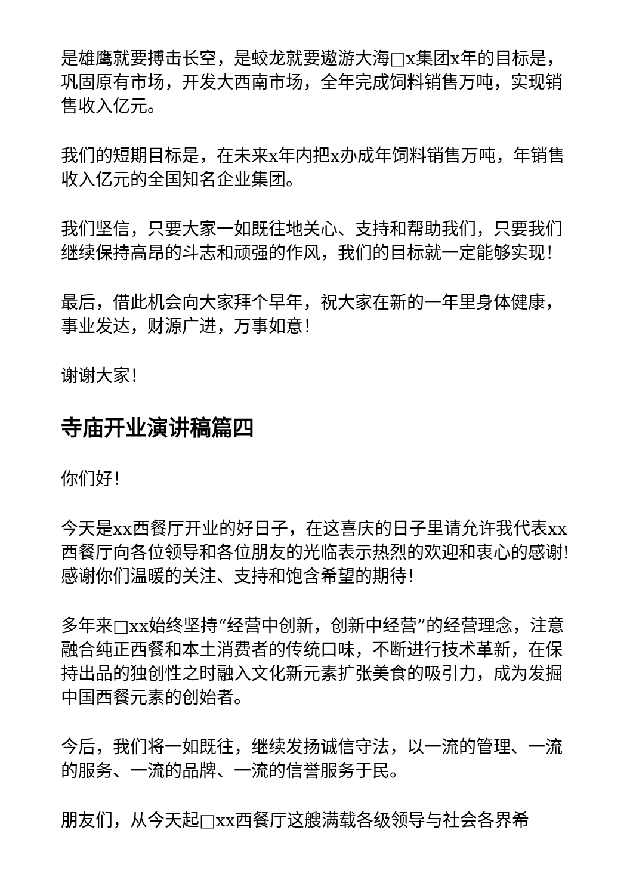是雄鹰就要搏击长空，是蛟龙就要遨游大海□x集团x年的目标是，巩固原有市场，开发大西南市场，全年完成饲料销售万吨，实现销售收入亿元。
我们的短期目标是，在未来x年内把x办成年饲料销售万吨，年销售收入亿元的全国知名企业集团。
我们坚信，只要大家一如既往地关心、支持和帮助我们，只要我们继续保持高昂的斗志和顽强的作风，我们的目标就一定能够实现！
最后，借此机会向大家拜个早年，祝大家在新的一年里身体健康，事业发达，财源广进，万事如意！
谢谢大家！
寺庙开业演讲稿篇四
你们好！
今天是xx西餐厅开业的好日子，在这喜庆的日子里请允许我代表xx西餐厅向各位领导和各位朋友的光临表示热烈的欢迎和衷心的感谢!感谢你们温暖的关注、支持和饱含希望的期待！
多年来□xx始终坚持“经营中创新，创新中经营”的经营理念，注意融合纯正西餐和本土消费者的传统口味，不断进行技术革新，在保持出品的独创性之时融入文化新元素扩张美食的吸引力，成为发掘中国西餐元素的创始者。
今后，我们将一如既往，继续发扬诚信守法，以一流的管理、一流的服务、一流的品牌、一流的信誉服务于民。
朋友们，从今天起□xx西餐厅这艘满载各级领导与社会各界希